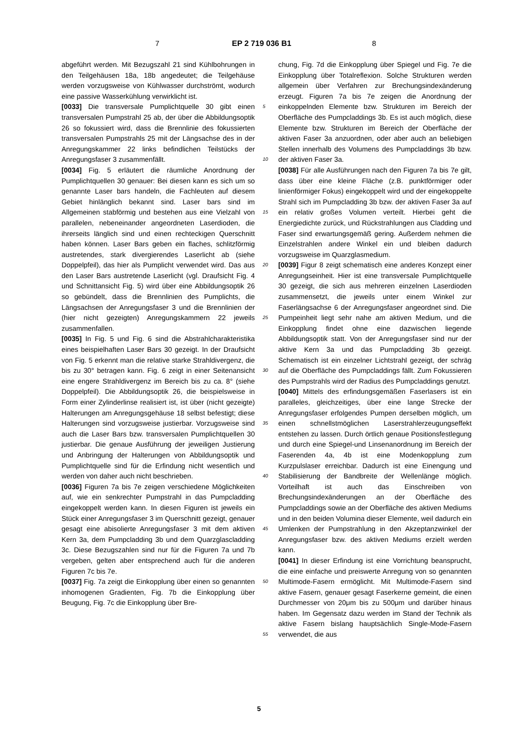7 EP 2 719 036 B1 8
abgeführt werden. Mit Bezugszahl 21 sind Kühlbohrungen in den Teilgehäusen 18a, 18b angedeutet; die Teilgehäuse werden vorzugsweise von Kühlwasser durchströmt, wodurch eine passive Wasserkühlung verwirklicht ist.
[0033] Die transversale Pumplichtquelle 30 gibt einen transversalen Pumpstrahl 25 ab, der über die Abbildungsoptik 26 so fokussiert wird, dass die Brennlinie des fokussierten transversalen Pumpstrahls 25 mit der Längsachse des in der Anregungskammer 22 links befindlichen Teilstücks der Anregungsfaser 3 zusammenfällt.
[0034] Fig. 5 erläutert die räumliche Anordnung der Pumplichtquellen 30 genauer: Bei diesen kann es sich um so genannte Laser bars handeln, die Fachleuten auf diesem Gebiet hinlänglich bekannt sind. Laser bars sind im Allgemeinen stabförmig und bestehen aus eine Vielzahl von parallelen, nebeneinander angeordneten Laserdioden, die ihrerseits länglich sind und einen rechteckigen Querschnitt haben können. Laser Bars geben ein flaches, schlitzförmig austretendes, stark divergierendes Laserlicht ab (siehe Doppelpfeil), das hier als Pumplicht verwendet wird. Das aus den Laser Bars austretende Laserlicht (vgl. Draufsicht Fig. 4 und Schnittansicht Fig. 5) wird über eine Abbildungsoptik 26 so gebündelt, dass die Brennlinien des Pumplichts, die Längsachsen der Anregungsfaser 3 und die Brennlinien der (hier nicht gezeigten) Anregungskammern 22 jeweils zusammenfallen.
[0035] In Fig. 5 und Fig. 6 sind die Abstrahlcharakteristika eines beispielhaften Laser Bars 30 gezeigt. In der Draufsicht von Fig. 5 erkennt man die relative starke Strahldivergenz, die bis zu 30° betragen kann. Fig. 6 zeigt in einer Seitenansicht eine engere Strahldivergenz im Bereich bis zu ca. 8° (siehe Doppelpfeil). Die Abbildungsoptik 26, die beispielsweise in Form einer Zylinderlinse realisiert ist, ist über (nicht gezeigte) Halterungen am Anregungsgehäuse 18 selbst befestigt; diese Halterungen sind vorzugsweise justierbar. Vorzugsweise sind auch die Laser Bars bzw. transversalen Pumplichtquellen 30 justierbar. Die genaue Ausführung der jeweiligen Justierung und Anbringung der Halterungen von Abbildungsoptik und Pumplichtquelle sind für die Erfindung nicht wesentlich und werden von daher auch nicht beschrieben.
[0036] Figuren 7a bis 7e zeigen verschiedene Möglichkeiten auf, wie ein senkrechter Pumpstrahl in das Pumpcladding eingekoppelt werden kann. In diesen Figuren ist jeweils ein Stück einer Anregungsfaser 3 im Querschnitt gezeigt, genauer gesagt eine abisolierte Anregungsfaser 3 mit dem aktiven Kern 3a, dem Pumpcladding 3b und dem Quarzglascladding 3c. Diese Bezugszahlen sind nur für die Figuren 7a und 7b vergeben, gelten aber entsprechend auch für die anderen Figuren 7c bis 7e.
[0037] Fig. 7a zeigt die Einkopplung über einen so genannten inhomogenen Gradienten, Fig. 7b die Einkopplung über Beugung, Fig. 7c die Einkopplung über Bre-
chung, Fig. 7d die Einkopplung über Spiegel und Fig. 7e die Einkopplung über Totalreflexion. Solche Strukturen werden allgemein über Verfahren zur Brechungsindexänderung erzeugt. Figuren 7a bis 7e zeigen die Anordnung der einkoppelnden Elemente bzw. Strukturen im Bereich der Oberfläche des Pumpcladdings 3b. Es ist auch möglich, diese Elemente bzw. Strukturen im Bereich der Oberfläche der aktiven Faser 3a anzuordnen, oder aber auch an beliebigen Stellen innerhalb des Volumens des Pumpcladdings 3b bzw. der aktiven Faser 3a.
[0038] Für alle Ausführungen nach den Figuren 7a bis 7e gilt, dass über eine kleine Fläche (z.B. punktförmiger oder linienförmiger Fokus) eingekoppelt wird und der eingekoppelte Strahl sich im Pumpcladding 3b bzw. der aktiven Faser 3a auf ein relativ großes Volumen verteilt. Hierbei geht die Energiedichte zurück, und Rückstrahlungen aus Cladding und Faser sind erwartungsgemäß gering. Außerdem nehmen die Einzelstrahlen andere Winkel ein und bleiben dadurch vorzugsweise im Quarzglasmedium.
[0039] Figur 8 zeigt schematisch eine anderes Konzept einer Anregungseinheit. Hier ist eine transversale Pumplichtquelle 30 gezeigt, die sich aus mehreren einzelnen Laserdioden zusammensetzt, die jeweils unter einem Winkel zur Faserlängsachse 6 der Anregungsfaser angeordnet sind. Die Pumpeinheit liegt sehr nahe am aktiven Medium, und die Einkopplung findet ohne eine dazwischen liegende Abbildungsoptik statt. Von der Anregungsfaser sind nur der aktive Kern 3a und das Pumpcladding 3b gezeigt. Schematisch ist ein einzelner Lichtstrahl gezeigt, der schräg auf die Oberfläche des Pumpcladdings fällt. Zum Fokussieren des Pumpstrahls wird der Radius des Pumpcladdings genutzt.
[0040] Mittels des erfindungsgemäßen Faserlasers ist ein paralleles, gleichzeitiges, über eine lange Strecke der Anregungsfaser erfolgendes Pumpen derselben möglich, um einen schnellstmöglichen Laserstrahlerzeugungseffekt entstehen zu lassen. Durch örtlich genaue Positionsfestlegung und durch eine Spiegel-und Linsenanordnung im Bereich der Faserenden 4a, 4b ist eine Modenkopplung zum Kurzpulslaser erreichbar. Dadurch ist eine Einengung und Stabilisierung der Bandbreite der Wellenlänge möglich. Vorteilhaft ist auch das Einschreiben von Brechungsindexänderungen an der Oberfläche des Pumpcladdings sowie an der Oberfläche des aktiven Mediums und in den beiden Volumina dieser Elemente, weil dadurch ein Umlenken der Pumpstrahlung in den Akzeptanzwinkel der Anregungsfaser bzw. des aktiven Mediums erzielt werden kann.
[0041] In dieser Erfindung ist eine Vorrichtung beansprucht, die eine einfache und preiswerte Anregung von so genannten Multimode-Fasern ermöglicht. Mit Multimode-Fasern sind aktive Fasern, genauer gesagt Faserkerne gemeint, die einen Durchmesser von 20μm bis zu 500μm und darüber hinaus haben. Im Gegensatz dazu werden im Stand der Technik als aktive Fasern bislang hauptsächlich Single-Mode-Fasern verwendet, die aus
5
10
15
20
25
30
35
40
45
50
55
5